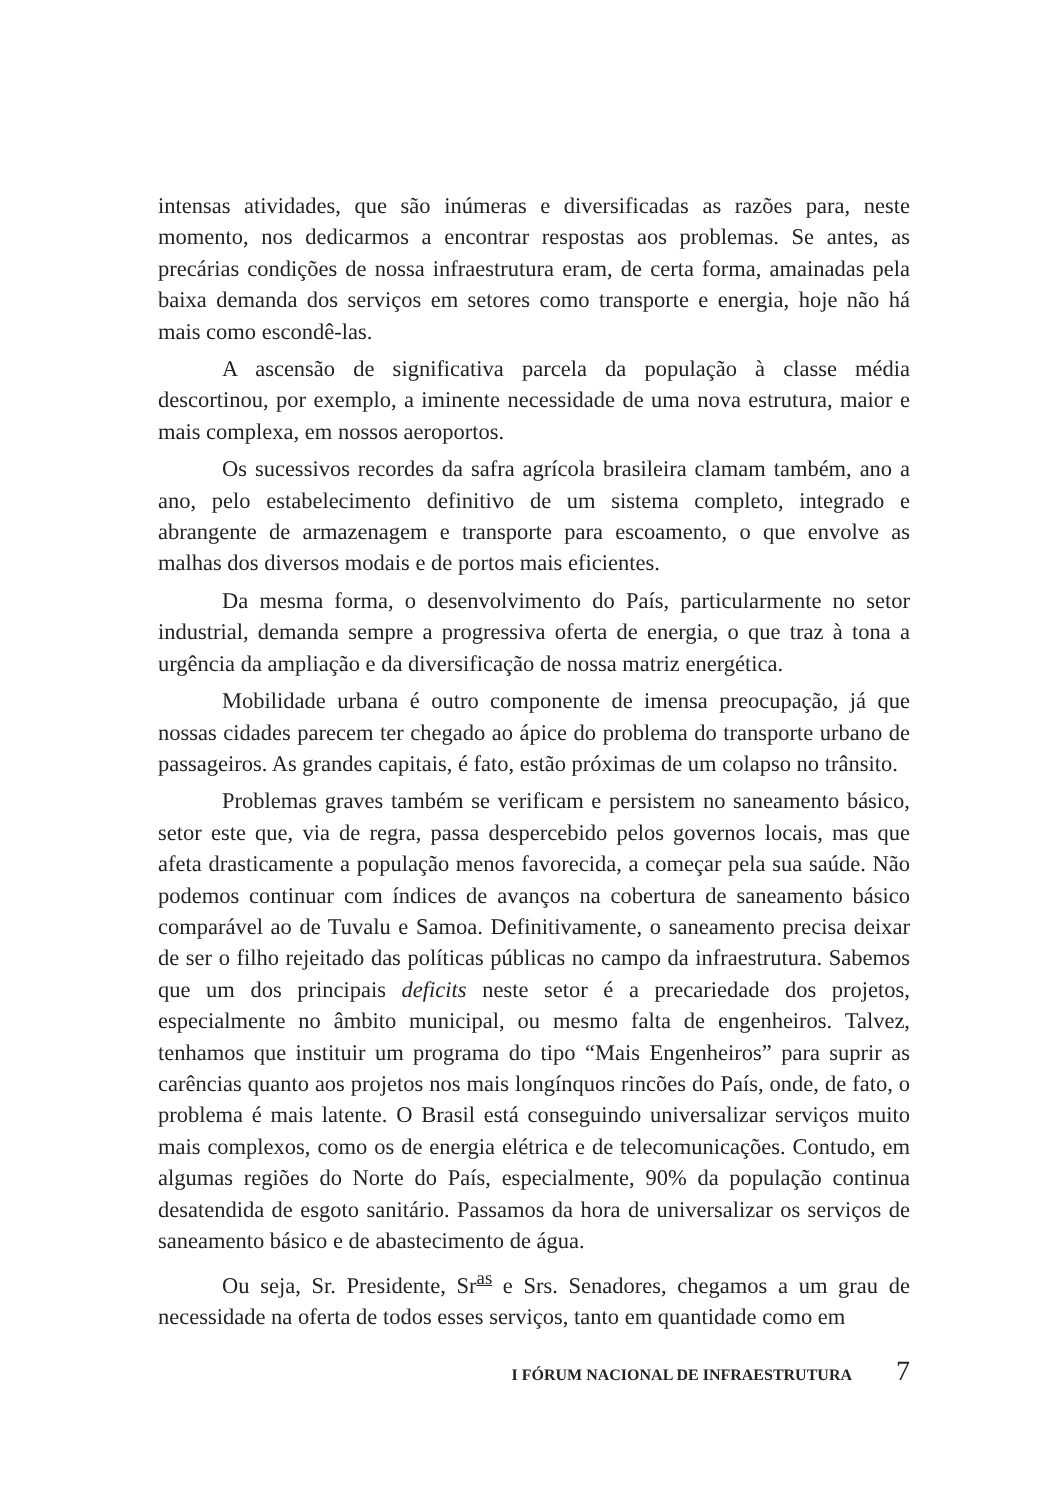intensas atividades, que são inúmeras e diversificadas as razões para, neste momento, nos dedicarmos a encontrar respostas aos problemas. Se antes, as precárias condições de nossa infraestrutura eram, de certa forma, amainadas pela baixa demanda dos serviços em setores como transporte e energia, hoje não há mais como escondê-las.
A ascensão de significativa parcela da população à classe média descortinou, por exemplo, a iminente necessidade de uma nova estrutura, maior e mais complexa, em nossos aeroportos.
Os sucessivos recordes da safra agrícola brasileira clamam também, ano a ano, pelo estabelecimento definitivo de um sistema completo, integrado e abrangente de armazenagem e transporte para escoamento, o que envolve as malhas dos diversos modais e de portos mais eficientes.
Da mesma forma, o desenvolvimento do País, particularmente no setor industrial, demanda sempre a progressiva oferta de energia, o que traz à tona a urgência da ampliação e da diversificação de nossa matriz energética.
Mobilidade urbana é outro componente de imensa preocupação, já que nossas cidades parecem ter chegado ao ápice do problema do transporte urbano de passageiros. As grandes capitais, é fato, estão próximas de um colapso no trânsito.
Problemas graves também se verificam e persistem no saneamento básico, setor este que, via de regra, passa despercebido pelos governos locais, mas que afeta drasticamente a população menos favorecida, a começar pela sua saúde. Não podemos continuar com índices de avanços na cobertura de saneamento básico comparável ao de Tuvalu e Samoa. Definitivamente, o saneamento precisa deixar de ser o filho rejeitado das políticas públicas no campo da infraestrutura. Sabemos que um dos principais deficits neste setor é a precariedade dos projetos, especialmente no âmbito municipal, ou mesmo falta de engenheiros. Talvez, tenhamos que instituir um programa do tipo “Mais Engenheiros” para suprir as carências quanto aos projetos nos mais longínquos rincões do País, onde, de fato, o problema é mais latente. O Brasil está conseguindo universalizar serviços muito mais complexos, como os de energia elétrica e de telecomunicações. Contudo, em algumas regiões do Norte do País, especialmente, 90% da população continua desatendida de esgoto sanitário. Passamos da hora de universalizar os serviços de saneamento básico e de abastecimento de água.
Ou seja, Sr. Presidente, Sr<sup>as</sup> e Srs. Senadores, chegamos a um grau de necessidade na oferta de todos esses serviços, tanto em quantidade como em
I FÓRUM NACIONAL DE INFRAESTRUTURA 7